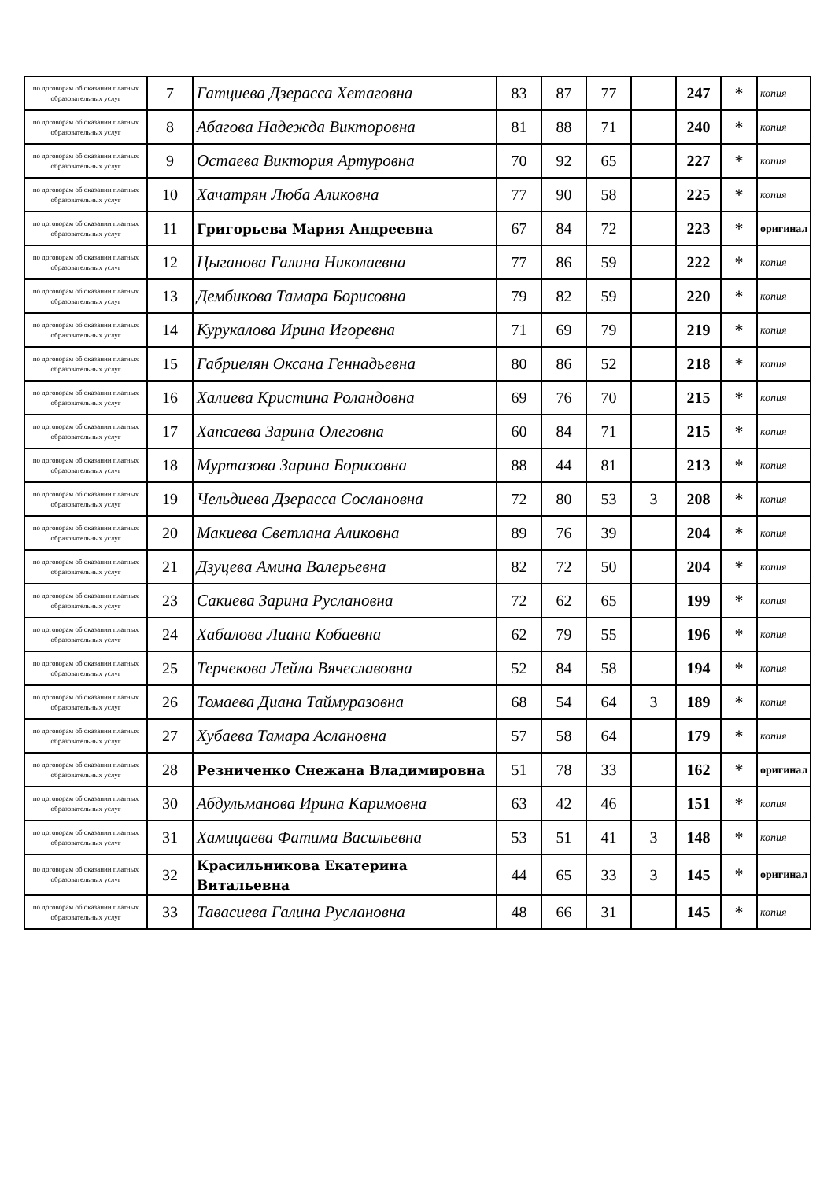| по договорам об оказании платных образовательных услуг | 7 | Гатциева Дзерасса Хетаговна | 83 | 87 | 77 | | 247 | * | копия |
| по договорам об оказании платных образовательных услуг | 8 | Абагова Надежда Викторовна | 81 | 88 | 71 | | 240 | * | копия |
| по договорам об оказании платных образовательных услуг | 9 | Остаева Виктория Артуровна | 70 | 92 | 65 | | 227 | * | копия |
| по договорам об оказании платных образовательных услуг | 10 | Хачатрян Люба Аликовна | 77 | 90 | 58 | | 225 | * | копия |
| по договорам об оказании платных образовательных услуг | 11 | Григорьева Мария Андреевна | 67 | 84 | 72 | | 223 | * | оригинал |
| по договорам об оказании платных образовательных услуг | 12 | Цыганова Галина Николаевна | 77 | 86 | 59 | | 222 | * | копия |
| по договорам об оказании платных образовательных услуг | 13 | Дембикова Тамара Борисовна | 79 | 82 | 59 | | 220 | * | копия |
| по договорам об оказании платных образовательных услуг | 14 | Курукалова Ирина Игоревна | 71 | 69 | 79 | | 219 | * | копия |
| по договорам об оказании платных образовательных услуг | 15 | Габриелян Оксана Геннадьевна | 80 | 86 | 52 | | 218 | * | копия |
| по договорам об оказании платных образовательных услуг | 16 | Халиева Кристина Роландовна | 69 | 76 | 70 | | 215 | * | копия |
| по договорам об оказании платных образовательных услуг | 17 | Хапсаева Зарина Олеговна | 60 | 84 | 71 | | 215 | * | копия |
| по договорам об оказании платных образовательных услуг | 18 | Муртазова Зарина Борисовна | 88 | 44 | 81 | | 213 | * | копия |
| по договорам об оказании платных образовательных услуг | 19 | Чельдиева Дзерасса Сослановна | 72 | 80 | 53 | 3 | 208 | * | копия |
| по договорам об оказании платных образовательных услуг | 20 | Макиева Светлана Аликовна | 89 | 76 | 39 | | 204 | * | копия |
| по договорам об оказании платных образовательных услуг | 21 | Дзуцева Амина Валерьевна | 82 | 72 | 50 | | 204 | * | копия |
| по договорам об оказании платных образовательных услуг | 23 | Сакиева Зарина Руслановна | 72 | 62 | 65 | | 199 | * | копия |
| по договорам об оказании платных образовательных услуг | 24 | Хабалова Лиана Кобаевна | 62 | 79 | 55 | | 196 | * | копия |
| по договорам об оказании платных образовательных услуг | 25 | Терчекова Лейла Вячеславовна | 52 | 84 | 58 | | 194 | * | копия |
| по договорам об оказании платных образовательных услуг | 26 | Томаева Диана Таймуразовна | 68 | 54 | 64 | 3 | 189 | * | копия |
| по договорам об оказании платных образовательных услуг | 27 | Хубаева Тамара Аслановна | 57 | 58 | 64 | | 179 | * | копия |
| по договорам об оказании платных образовательных услуг | 28 | Резниченко Снежана Владимировна | 51 | 78 | 33 | | 162 | * | оригинал |
| по договорам об оказании платных образовательных услуг | 30 | Абдульманова Ирина Каримовна | 63 | 42 | 46 | | 151 | * | копия |
| по договорам об оказании платных образовательных услуг | 31 | Хамицаева Фатима Васильевна | 53 | 51 | 41 | 3 | 148 | * | копия |
| по договорам об оказании платных образовательных услуг | 32 | Красильникова Екатерина Витальевна | 44 | 65 | 33 | 3 | 145 | * | оригинал |
| по договорам об оказании платных образовательных услуг | 33 | Тавасиева Галина Руслановна | 48 | 66 | 31 | | 145 | * | копия |